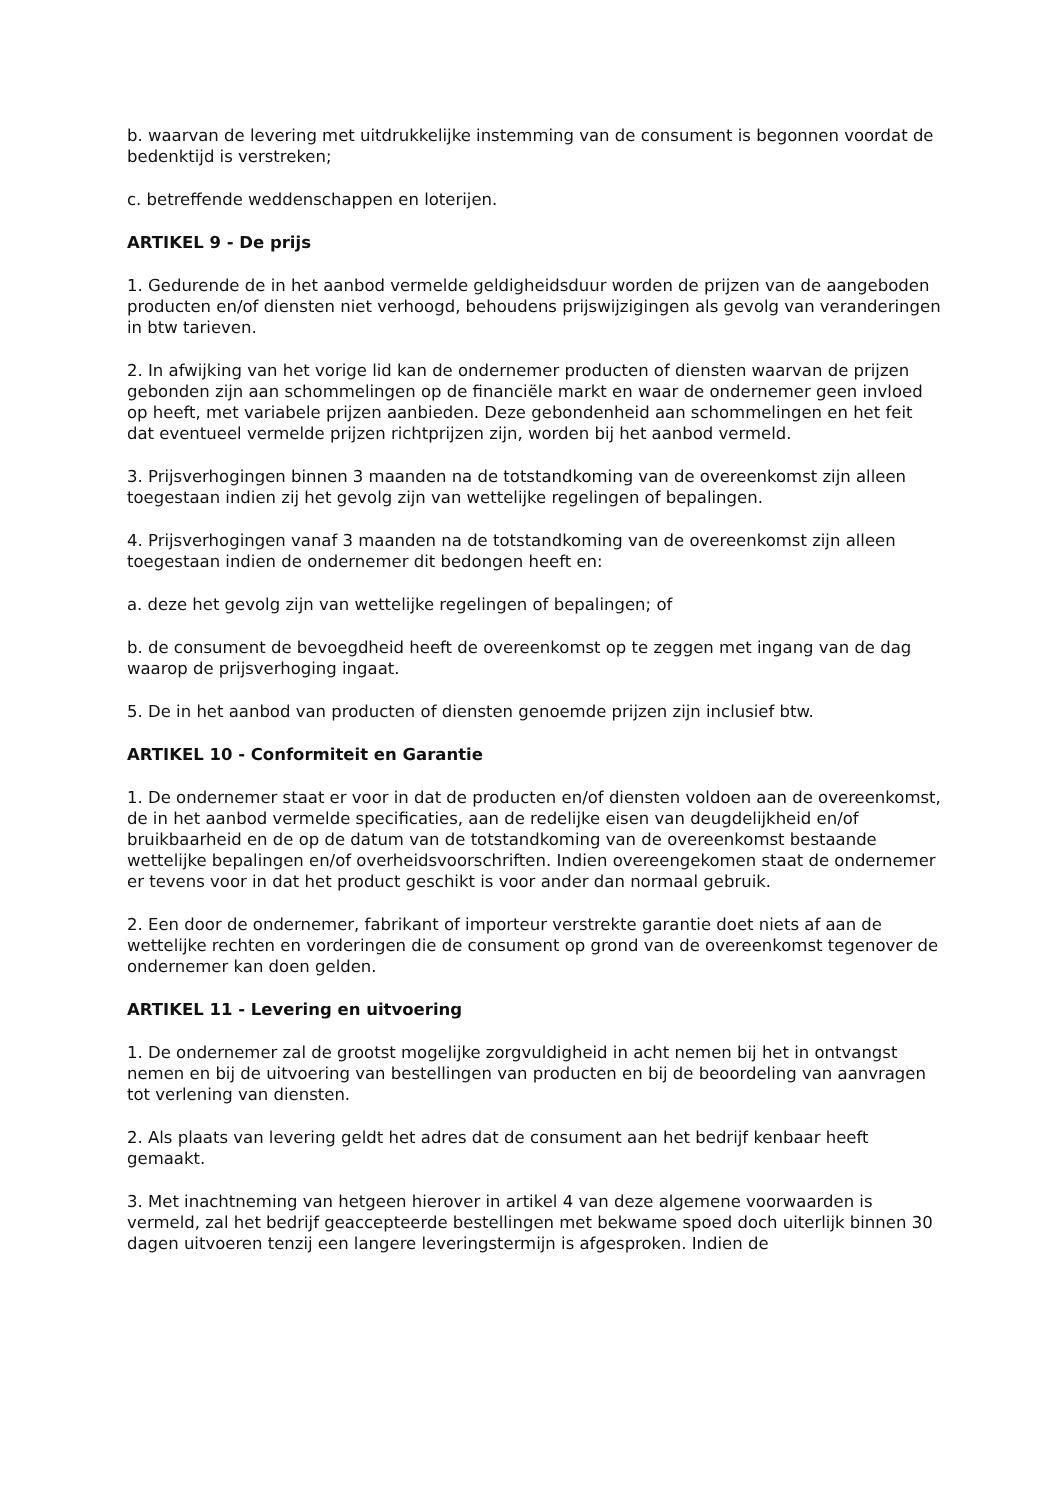b. waarvan de levering met uitdrukkelijke instemming van de consument is begonnen voordat de bedenktijd is verstreken;
c. betreffende weddenschappen en loterijen.
ARTIKEL 9 - De prijs
1. Gedurende de in het aanbod vermelde geldigheidsduur worden de prijzen van de aangeboden producten en/of diensten niet verhoogd, behoudens prijswijzigingen als gevolg van veranderingen in btw tarieven.
2. In afwijking van het vorige lid kan de ondernemer producten of diensten waarvan de prijzen gebonden zijn aan schommelingen op de financiële markt en waar de ondernemer geen invloed op heeft, met variabele prijzen aanbieden. Deze gebondenheid aan schommelingen en het feit dat eventueel vermelde prijzen richtprijzen zijn, worden bij het aanbod vermeld.
3. Prijsverhogingen binnen 3 maanden na de totstandkoming van de overeenkomst zijn alleen toegestaan indien zij het gevolg zijn van wettelijke regelingen of bepalingen.
4. Prijsverhogingen vanaf 3 maanden na de totstandkoming van de overeenkomst zijn alleen toegestaan indien de ondernemer dit bedongen heeft en:
a. deze het gevolg zijn van wettelijke regelingen of bepalingen; of
b. de consument de bevoegdheid heeft de overeenkomst op te zeggen met ingang van de dag waarop de prijsverhoging ingaat.
5. De in het aanbod van producten of diensten genoemde prijzen zijn inclusief btw.
ARTIKEL 10 - Conformiteit en Garantie
1. De ondernemer staat er voor in dat de producten en/of diensten voldoen aan de overeenkomst, de in het aanbod vermelde specificaties, aan de redelijke eisen van deugdelijkheid en/of bruikbaarheid en de op de datum van de totstandkoming van de overeenkomst bestaande wettelijke bepalingen en/of overheidsvoorschriften. Indien overeengekomen staat de ondernemer er tevens voor in dat het product geschikt is voor ander dan normaal gebruik.
2. Een door de ondernemer, fabrikant of importeur verstrekte garantie doet niets af aan de wettelijke rechten en vorderingen die de consument op grond van de overeenkomst tegenover de ondernemer kan doen gelden.
ARTIKEL 11 - Levering en uitvoering
1. De ondernemer zal de grootst mogelijke zorgvuldigheid in acht nemen bij het in ontvangst nemen en bij de uitvoering van bestellingen van producten en bij de beoordeling van aanvragen tot verlening van diensten.
2. Als plaats van levering geldt het adres dat de consument aan het bedrijf kenbaar heeft gemaakt.
3. Met inachtneming van hetgeen hierover in artikel 4 van deze algemene voorwaarden is vermeld, zal het bedrijf geaccepteerde bestellingen met bekwame spoed doch uiterlijk binnen 30 dagen uitvoeren tenzij een langere leveringstermijn is afgesproken. Indien de